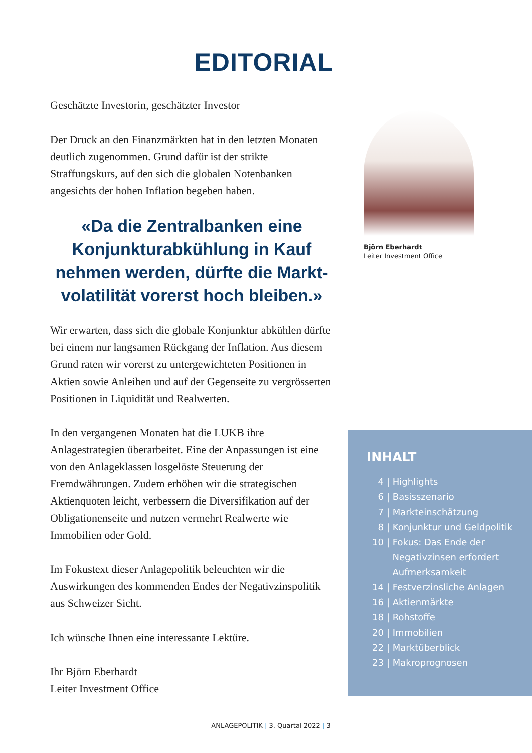EDITORIAL
Geschätzte Investorin, geschätzter Investor
Der Druck an den Finanzmärkten hat in den letzten Monaten deutlich zugenommen. Grund dafür ist der strikte Straffungskurs, auf den sich die globalen Noten­banken angesichts der hohen Inflation begeben haben.
«Da die Zentralbanken eine Konjunkturabkühlung in Kauf nehmen werden, dürfte die Markt­volatilität vorerst hoch bleiben.»
Wir erwarten, dass sich die globale Konjunktur ab­kühlen dürfte bei einem nur langsamen Rückgang der Inflation. Aus diesem Grund raten wir vorerst zu untergewichteten Positionen in Aktien sowie Anleihen und auf der Gegenseite zu vergrösserten Positionen in Liquidität und Realwerten.
In den vergangenen Monaten hat die LUKB ihre Anlagestrategien überarbeitet. Eine der Anpassungen ist eine von den Anlageklassen losgelöste Steuerung der Fremdwährungen. Zudem erhöhen wir die strategi­schen Aktienquoten leicht, verbessern die Diversifi­kation auf der Obligationenseite und nutzen vermehrt Realwerte wie Immobilien oder Gold.
Im Fokustext dieser Anlagepolitik beleuchten wir die Auswirkungen des kommenden Endes der Negativ­zinspolitik aus Schweizer Sicht.
Ich wünsche Ihnen eine interessante Lektüre.
Ihr Björn Eberhardt
Leiter Investment Office
Björn Eberhardt
Leiter Investment Office
INHALT
4 | Highlights
6 | Basisszenario
7 | Markteinschätzung
8 | Konjunktur und Geldpolitik
10 | Fokus: Das Ende der
Negativzinsen erfordert
Aufmerksamkeit
14 | Festverzinsliche Anlagen
16 | Aktienmärkte
18 | Rohstoffe
20 | Immobilien
22 | Marktüberblick
23 | Makroprognosen
ANLAGEPOLITIK | 3. Quartal 2022 | 3